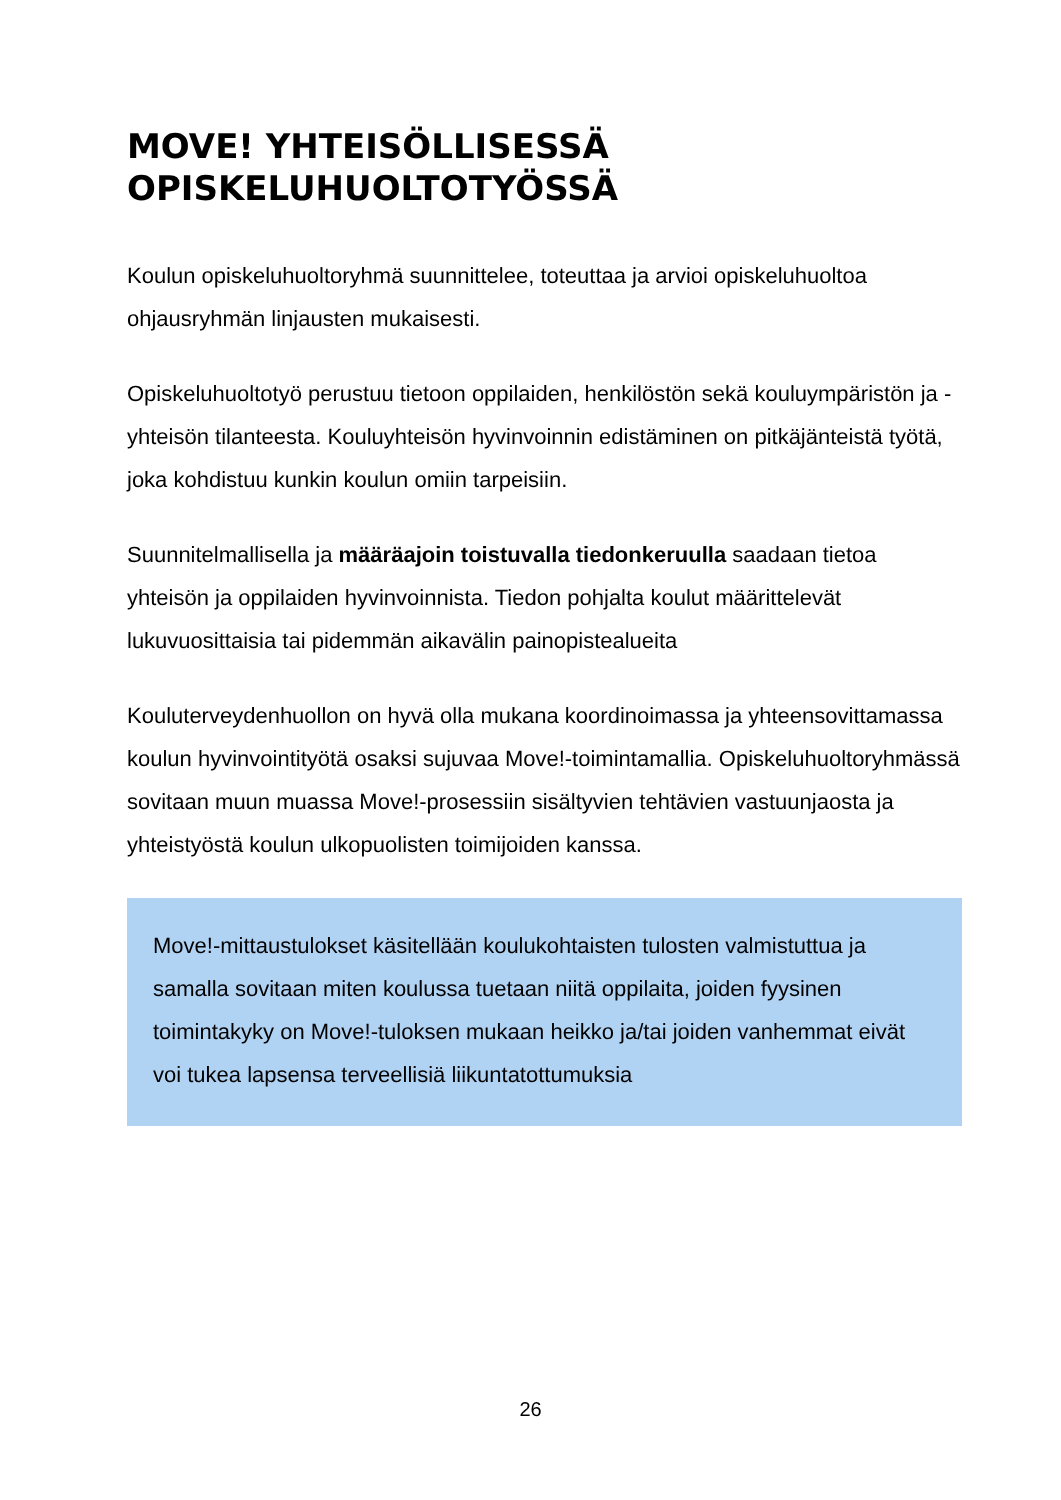MOVE! YHTEISÖLLISESSÄ OPISKELUHUOLTOTYÖSSÄ
Koulun opiskeluhuoltoryhmä suunnittelee, toteuttaa ja arvioi opiskeluhuoltoa ohjausryhmän linjausten mukaisesti.
Opiskeluhuoltotyö perustuu tietoon oppilaiden, henkilöstön sekä kouluympäristön ja -yhteisön tilanteesta. Kouluyhteisön hyvinvoinnin edistäminen on pitkäjänteistä työtä, joka kohdistuu kunkin koulun omiin tarpeisiin.
Suunnitelmallisella ja määräajoin toistuvalla tiedonkeruulla saadaan tietoa yhteisön ja oppilaiden hyvinvoinnista. Tiedon pohjalta koulut määrittelevät lukuvuosittaisia tai pidemmän aikavälin painopistealueita
Kouluterveydenhuollon on hyvä olla mukana koordinoimassa ja yhteensovittamassa koulun hyvinvointityötä osaksi sujuvaa Move!-toimintamallia. Opiskeluhuoltoryhmässä sovitaan muun muassa Move!-prosessiin sisältyvien tehtävien vastuunjaosta ja yhteistyöstä koulun ulkopuolisten toimijoiden kanssa.
Move!-mittaustulokset käsitellään koulukohtaisten tulosten valmistuttua ja samalla sovitaan miten koulussa tuetaan niitä oppilaita, joiden fyysinen toimintakyky on Move!-tuloksen mukaan heikko ja/tai joiden vanhemmat eivät voi tukea lapsensa terveellisiä liikuntatottumuksia
26